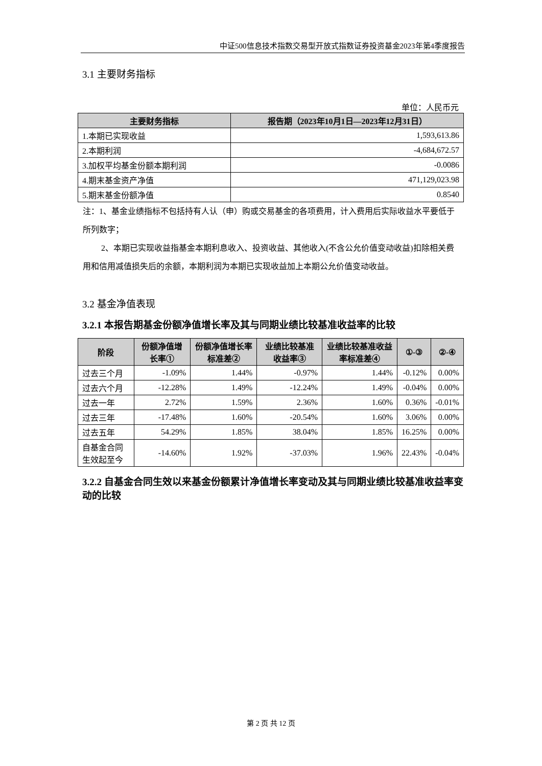中证500信息技术指数交易型开放式指数证券投资基金2023年第4季度报告
3.1 主要财务指标
单位：人民币元
| 主要财务指标 | 报告期（2023年10月1日—2023年12月31日） |
| --- | --- |
| 1.本期已实现收益 | 1,593,613.86 |
| 2.本期利润 | -4,684,672.57 |
| 3.加权平均基金份额本期利润 | -0.0086 |
| 4.期末基金资产净值 | 471,129,023.98 |
| 5.期末基金份额净值 | 0.8540 |
注：1、基金业绩指标不包括持有人认（申）购或交易基金的各项费用，计入费用后实际收益水平要低于所列数字；
2、本期已实现收益指基金本期利息收入、投资收益、其他收入(不含公允价值变动收益)扣除相关费用和信用减值损失后的余额，本期利润为本期已实现收益加上本期公允价值变动收益。
3.2 基金净值表现
3.2.1 本报告期基金份额净值增长率及其与同期业绩比较基准收益率的比较
| 阶段 | 份额净值增长率① | 份额净值增长率标准差② | 业绩比较基准收益率③ | 业绩比较基准收益率标准差④ | ①-③ | ②-④ |
| --- | --- | --- | --- | --- | --- | --- |
| 过去三个月 | -1.09% | 1.44% | -0.97% | 1.44% | -0.12% | 0.00% |
| 过去六个月 | -12.28% | 1.49% | -12.24% | 1.49% | -0.04% | 0.00% |
| 过去一年 | 2.72% | 1.59% | 2.36% | 1.60% | 0.36% | -0.01% |
| 过去三年 | -17.48% | 1.60% | -20.54% | 1.60% | 3.06% | 0.00% |
| 过去五年 | 54.29% | 1.85% | 38.04% | 1.85% | 16.25% | 0.00% |
| 自基金合同生效起至今 | -14.60% | 1.92% | -37.03% | 1.96% | 22.43% | -0.04% |
3.2.2 自基金合同生效以来基金份额累计净值增长率变动及其与同期业绩比较基准收益率变动的比较
第 2 页 共 12 页